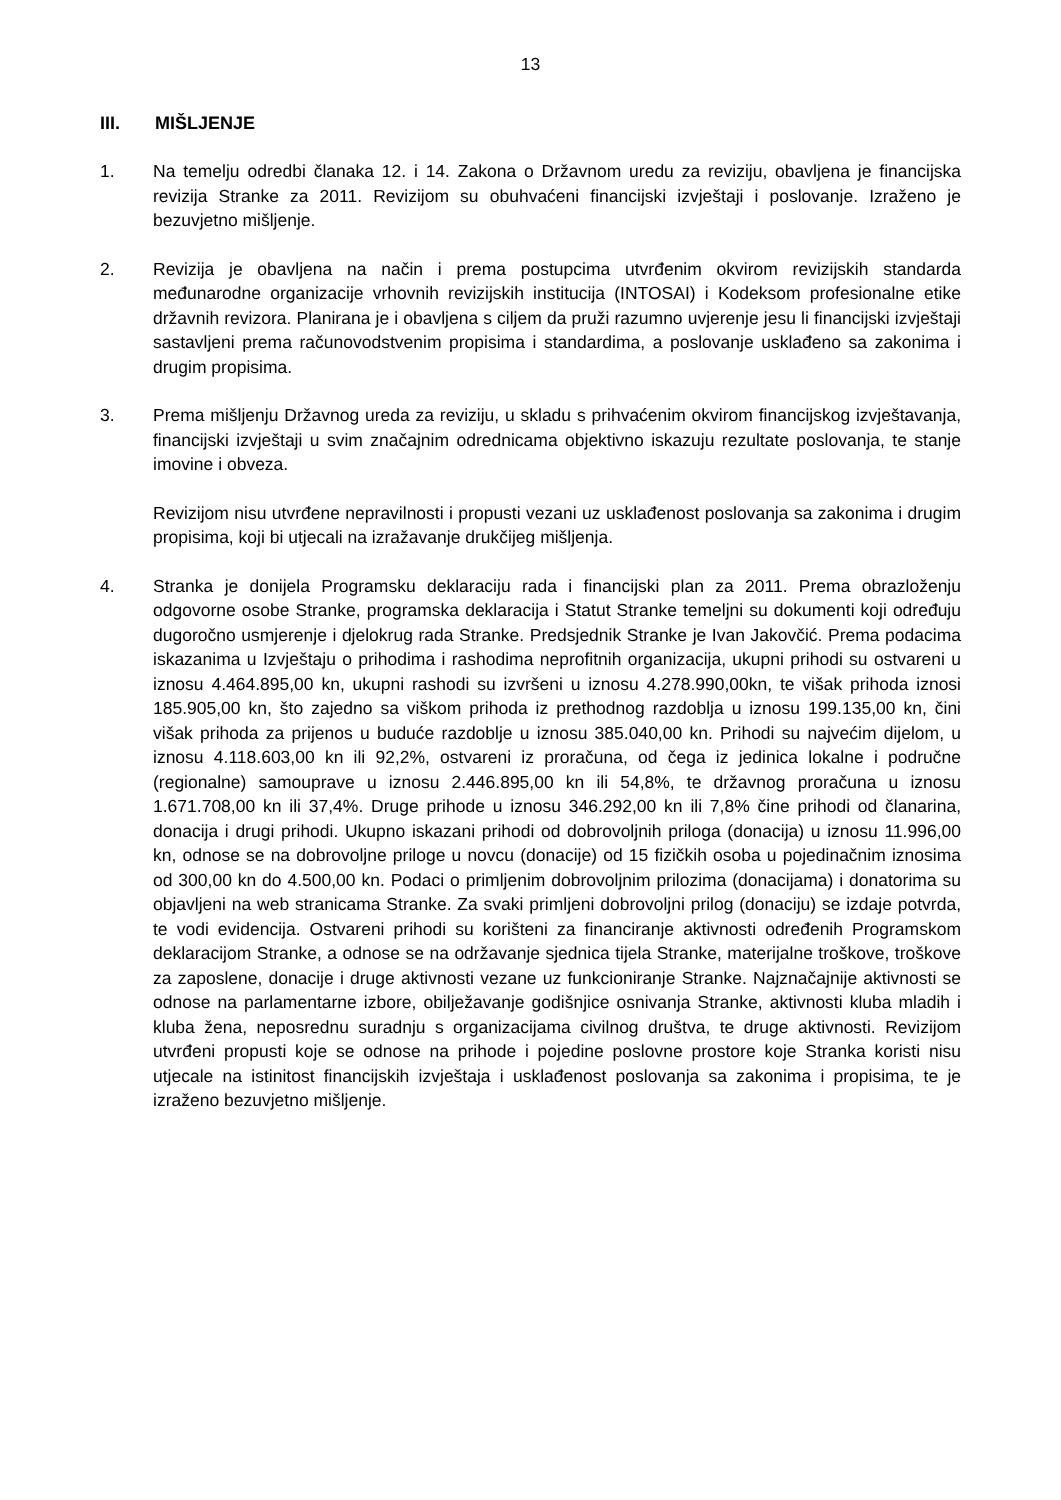13
III. MIŠLJENJE
1. Na temelju odredbi članaka 12. i 14. Zakona o Državnom uredu za reviziju, obavljena je financijska revizija Stranke za 2011. Revizijom su obuhvaćeni financijski izvještaji i poslovanje. Izraženo je bezuvjetno mišljenje.
2. Revizija je obavljena na način i prema postupcima utvrđenim okvirom revizijskih standarda međunarodne organizacije vrhovnih revizijskih institucija (INTOSAI) i Kodeksom profesionalne etike državnih revizora. Planirana je i obavljena s ciljem da pruži razumno uvjerenje jesu li financijski izvještaji sastavljeni prema računovodstvenim propisima i standardima, a poslovanje usklađeno sa zakonima i drugim propisima.
3. Prema mišljenju Državnog ureda za reviziju, u skladu s prihvaćenim okvirom financijskog izvještavanja, financijski izvještaji u svim značajnim odrednicama objektivno iskazuju rezultate poslovanja, te stanje imovine i obveza.
Revizijom nisu utvrđene nepravilnosti i propusti vezani uz usklađenost poslovanja sa zakonima i drugim propisima, koji bi utjecali na izražavanje drukčijeg mišljenja.
4. Stranka je donijela Programsku deklaraciju rada i financijski plan za 2011. Prema obrazloženju odgovorne osobe Stranke, programska deklaracija i Statut Stranke temeljni su dokumenti koji određuju dugoročno usmjerenje i djelokrug rada Stranke. Predsjednik Stranke je Ivan Jakovčić. Prema podacima iskazanima u Izvještaju o prihodima i rashodima neprofitnih organizacija, ukupni prihodi su ostvareni u iznosu 4.464.895,00 kn, ukupni rashodi su izvršeni u iznosu 4.278.990,00kn, te višak prihoda iznosi 185.905,00 kn, što zajedno sa viškom prihoda iz prethodnog razdoblja u iznosu 199.135,00 kn, čini višak prihoda za prijenos u buduće razdoblje u iznosu 385.040,00 kn. Prihodi su najvećim dijelom, u iznosu 4.118.603,00 kn ili 92,2%, ostvareni iz proračuna, od čega iz jedinica lokalne i područne (regionalne) samouprave u iznosu 2.446.895,00 kn ili 54,8%, te državnog proračuna u iznosu 1.671.708,00 kn ili 37,4%. Druge prihode u iznosu 346.292,00 kn ili 7,8% čine prihodi od članarina, donacija i drugi prihodi. Ukupno iskazani prihodi od dobrovoljnih priloga (donacija) u iznosu 11.996,00 kn, odnose se na dobrovoljne priloge u novcu (donacije) od 15 fizičkih osoba u pojedinačnim iznosima od 300,00 kn do 4.500,00 kn. Podaci o primljenim dobrovoljnim prilozima (donacijama) i donatorima su objavljeni na web stranicama Stranke. Za svaki primljeni dobrovoljni prilog (donaciju) se izdaje potvrda, te vodi evidencija. Ostvareni prihodi su korišteni za financiranje aktivnosti određenih Programskom deklaracijom Stranke, a odnose se na održavanje sjednica tijela Stranke, materijalne troškove, troškove za zaposlene, donacije i druge aktivnosti vezane uz funkcioniranje Stranke. Najznačajnije aktivnosti se odnose na parlamentarne izbore, obilježavanje godišnjice osnivanja Stranke, aktivnosti kluba mladih i kluba žena, neposrednu suradnju s organizacijama civilnog društva, te druge aktivnosti. Revizijom utvrđeni propusti koje se odnose na prihode i pojedine poslovne prostore koje Stranka koristi nisu utjecale na istinitost financijskih izvještaja i usklađenost poslovanja sa zakonima i propisima, te je izraženo bezuvjetno mišljenje.